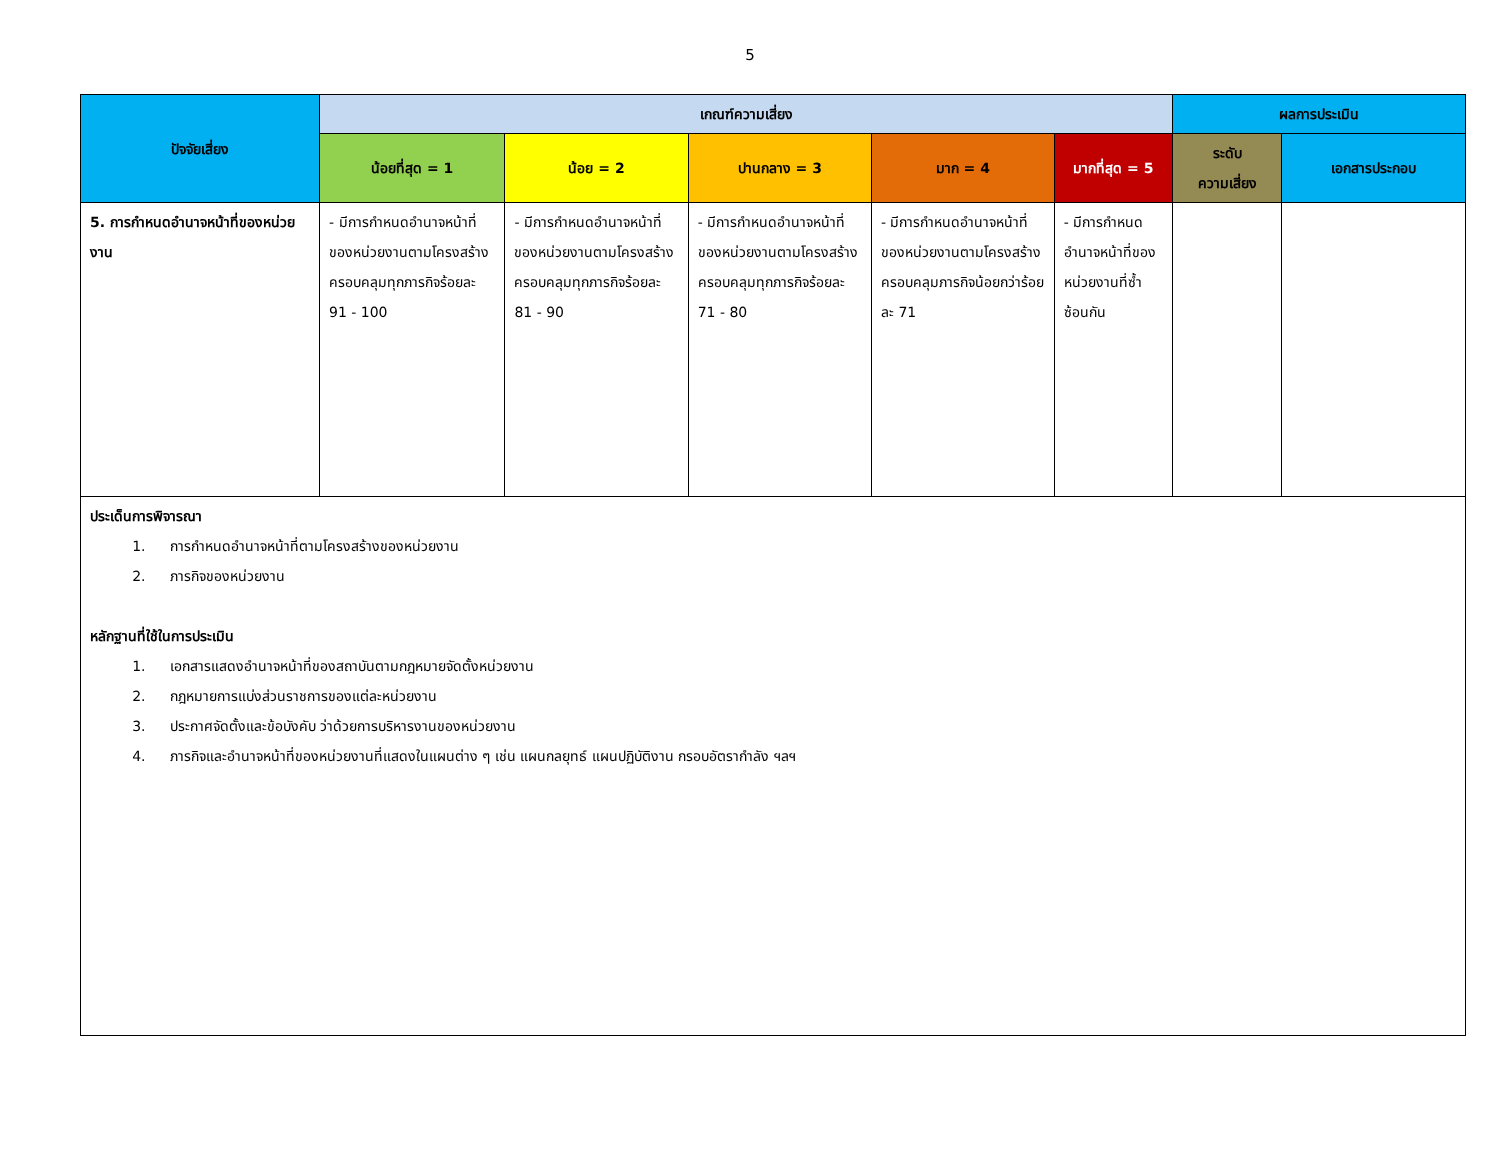5
| ปัจจัยเสี่ยง | เกณฑ์ความเสี่ยง | | | | | ผลการประเมิน | |
| --- | --- | --- | --- | --- | --- | --- | --- |
| | น้อยที่สุด = 1 | น้อย = 2 | ปานกลาง = 3 | มาก = 4 | มากที่สุด = 5 | ระดับ ความเสี่ยง | เอกสารประกอบ |
| 5. การกำหนดอำนาจหน้าที่ของหน่วยงาน | - มีการกำหนดอำนาจหน้าที่ของหน่วยงานตามโครงสร้างครอบคลุมทุกภารกิจร้อยละ 91 - 100 | - มีการกำหนดอำนาจหน้าที่ของหน่วยงานตามโครงสร้างครอบคลุมทุกภารกิจร้อยละ 81 - 90 | - มีการกำหนดอำนาจหน้าที่ของหน่วยงานตามโครงสร้างครอบคลุมทุกภารกิจร้อยละ 71 - 80 | - มีการกำหนดอำนาจหน้าที่ของหน่วยงานตามโครงสร้างครอบคลุมภารกิจน้อยกว่าร้อยละ 71 | - มีการกำหนดอำนาจหน้าที่ของหน่วยงานที่ซ้ำซ้อนกัน | | |
| ประเด็นการพิจารณา 1. การกำหนดอำนาจหน้าที่ตามโครงสร้างของหน่วยงาน 2. ภารกิจของหน่วยงาน หลักฐานที่ใช้ในการประเมิน 1. เอกสารแสดงอำนาจหน้าที่ของสถาบันตามกฎหมายจัดตั้งหน่วยงาน 2. กฎหมายการแบ่งส่วนราชการของแต่ละหน่วยงาน 3. ประกาศจัดตั้งและข้อบังคับ ว่าด้วยการบริหารงานของหน่วยงาน 4. ภารกิจและอำนาจหน้าที่ของหน่วยงานที่แสดงในแผนต่าง ๆ เช่น แผนกลยุทธ์ แผนปฏิบัติงาน กรอบอัตรากำลัง ฯลฯ | | | | | | | |